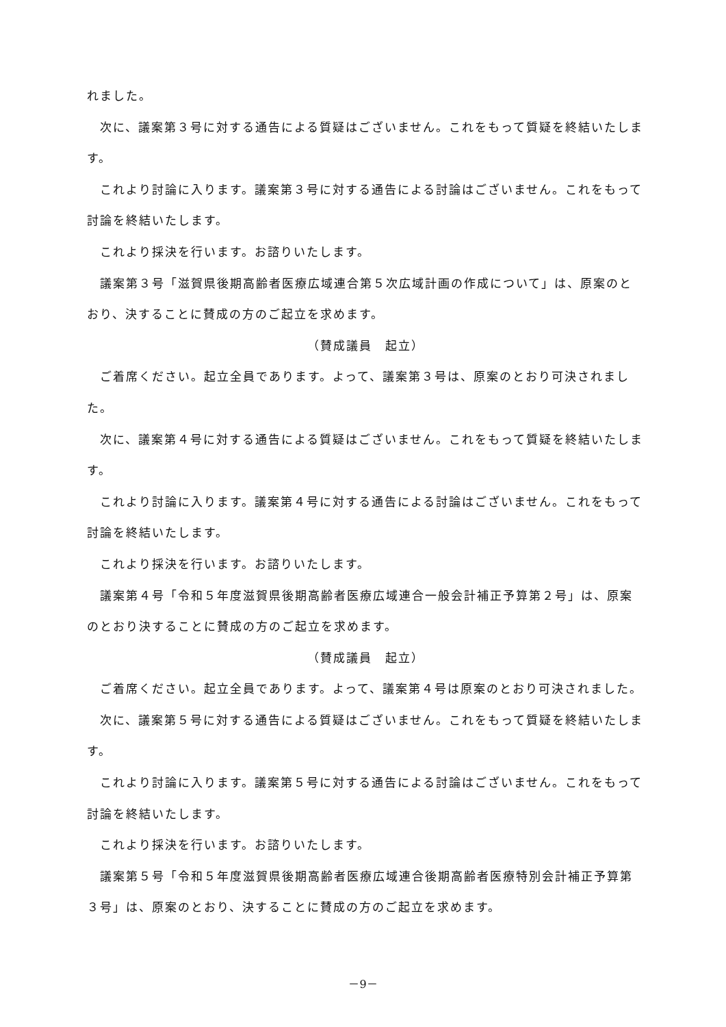れました。
　次に、議案第３号に対する通告による質疑はございません。これをもって質疑を終結いたします。
　これより討論に入ります。議案第３号に対する通告による討論はございません。これをもって討論を終結いたします。
　これより採決を行います。お諮りいたします。
　議案第３号「滋賀県後期高齢者医療広域連合第５次広域計画の作成について」は、原案のとおり、決することに賛成の方のご起立を求めます。
（賛成議員　起立）
　ご着席ください。起立全員であります。よって、議案第３号は、原案のとおり可決されました。
　次に、議案第４号に対する通告による質疑はございません。これをもって質疑を終結いたします。
　これより討論に入ります。議案第４号に対する通告による討論はございません。これをもって討論を終結いたします。
　これより採決を行います。お諮りいたします。
　議案第４号「令和５年度滋賀県後期高齢者医療広域連合一般会計補正予算第２号」は、原案のとおり決することに賛成の方のご起立を求めます。
（賛成議員　起立）
　ご着席ください。起立全員であります。よって、議案第４号は原案のとおり可決されました。
　次に、議案第５号に対する通告による質疑はございません。これをもって質疑を終結いたします。
　これより討論に入ります。議案第５号に対する通告による討論はございません。これをもって討論を終結いたします。
　これより採決を行います。お諮りいたします。
　議案第５号「令和５年度滋賀県後期高齢者医療広域連合後期高齢者医療特別会計補正予算第３号」は、原案のとおり、決することに賛成の方のご起立を求めます。
－9－